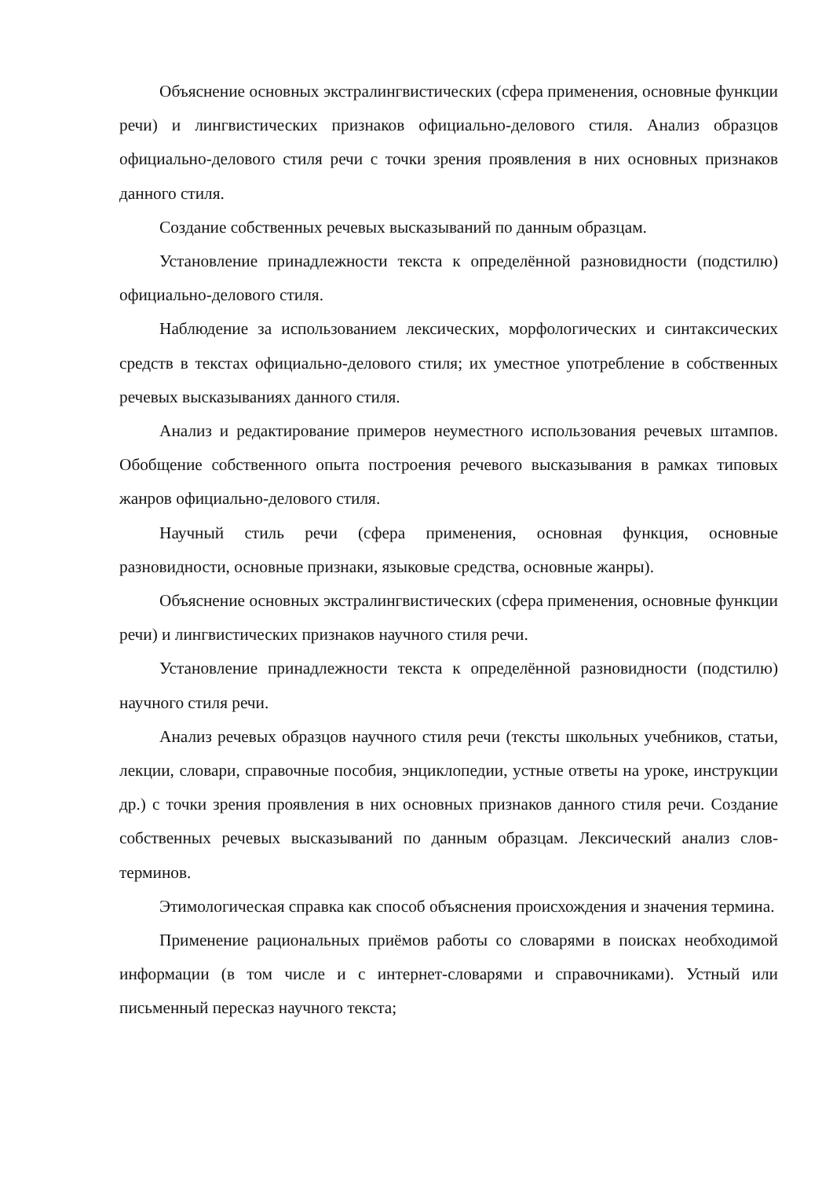Объяснение основных экстралингвистических (сфера применения, основные функции речи) и лингвистических признаков официально-делового стиля. Анализ образцов официально-делового стиля речи с точки зрения проявления в них основных признаков данного стиля.
Создание собственных речевых высказываний по данным образцам.
Установление принадлежности текста к определённой разновидности (подстилю) официально-делового стиля.
Наблюдение за использованием лексических, морфологических и синтаксических средств в текстах официально-делового стиля; их уместное употребление в собственных речевых высказываниях данного стиля.
Анализ и редактирование примеров неуместного использования речевых штампов. Обобщение собственного опыта построения речевого высказывания в рамках типовых жанров официально-делового стиля.
Научный стиль речи (сфера применения, основная функция, основные разновидности, основные признаки, языковые средства, основные жанры).
Объяснение основных экстралингвистических (сфера применения, основные функции речи) и лингвистических признаков научного стиля речи.
Установление принадлежности текста к определённой разновидности (подстилю) научного стиля речи.
Анализ речевых образцов научного стиля речи (тексты школьных учебников, статьи, лекции, словари, справочные пособия, энциклопедии, устные ответы на уроке, инструкции др.) с точки зрения проявления в них основных признаков данного стиля речи. Создание собственных речевых высказываний по данным образцам. Лексический анализ слов-терминов.
Этимологическая справка как способ объяснения происхождения и значения термина.
Применение рациональных приёмов работы со словарями в поисках необходимой информации (в том числе и с интернет-словарями и справочниками). Устный или письменный пересказ научного текста;